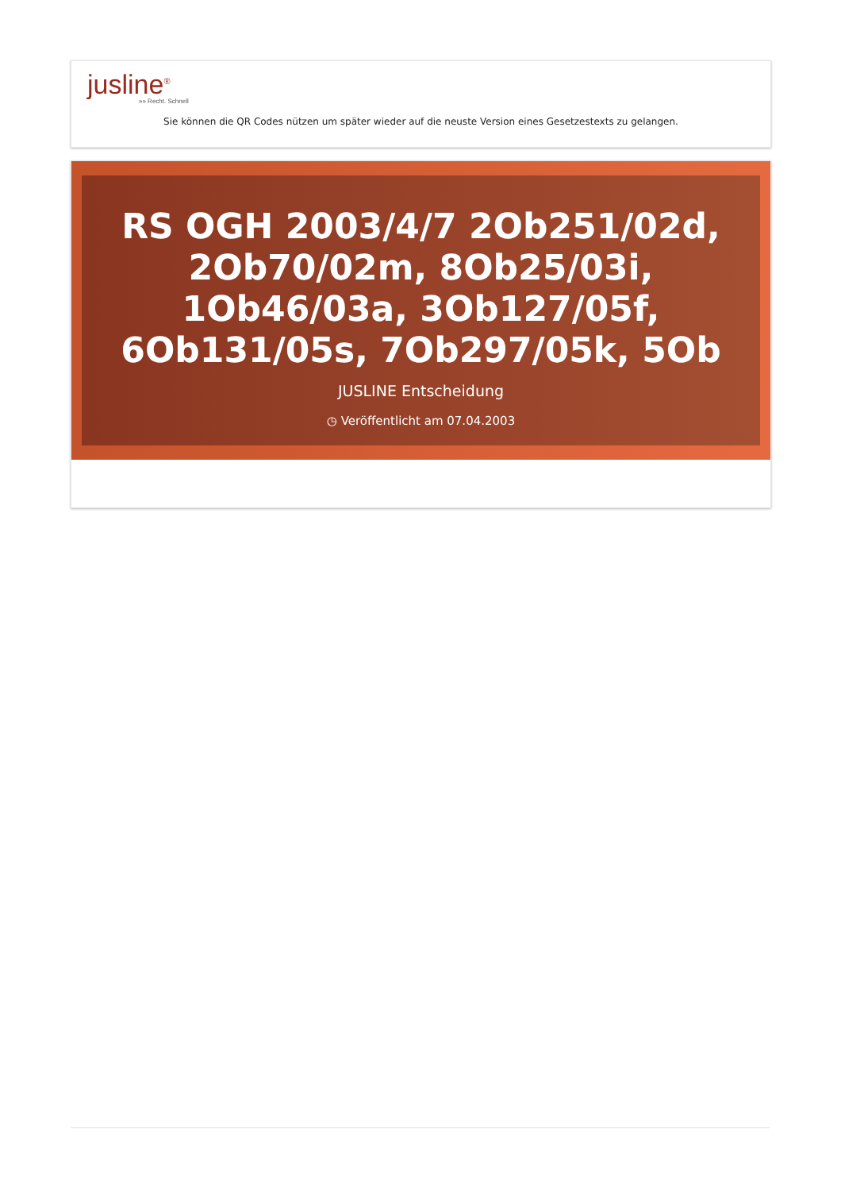jusline<sup>®</sup>
»» Recht. Schnell
Sie können die QR Codes nützen um später wieder auf die neuste Version eines Gesetzestexts zu gelangen.
RS OGH 2003/4/7 2Ob251/02d, 2Ob70/02m, 8Ob25/03i, 1Ob46/03a, 3Ob127/05f, 6Ob131/05s, 7Ob297/05k, 5Ob
JUSLINE Entscheidung
◷ Veröffentlicht am 07.04.2003